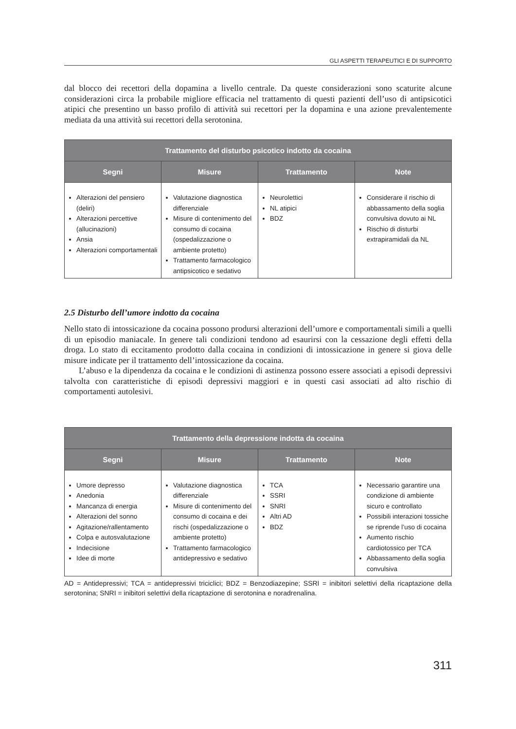GLI ASPETTI TERAPEUTICI E DI SUPPORTO
dal blocco dei recettori della dopamina a livello centrale. Da queste considerazioni sono scaturite alcune considerazioni circa la probabile migliore efficacia nel trattamento di questi pazienti dell’uso di antipsicotici atipici che presentino un basso profilo di attività sui recettori per la dopamina e una azione prevalentemente mediata da una attività sui recettori della serotonina.
| Trattamento del disturbo psicotico indotto da cocaina | | | |
| --- | --- | --- | --- |
| Segni | Misure | Trattamento | Note |
| Alterazioni del pensiero (deliri) Alterazioni percettive (allucinazioni) Ansia Alterazioni comportamentali | Valutazione diagnostica differenziale Misure di contenimento del consumo di cocaina (ospedalizzazione o ambiente protetto) Trattamento farmacologico antipsicotico e sedativo | Neurolettici NL atipici BDZ | Considerare il rischio di abbassamento della soglia convulsiva dovuto ai NL Rischio di disturbi extrapiramidali da NL |
2.5 Disturbo dell’umore indotto da cocaina
Nello stato di intossicazione da cocaina possono prodursi alterazioni dell’umore e comportamentali simili a quelli di un episodio maniacale. In genere tali condizioni tendono ad esaurirsi con la cessazione degli effetti della droga. Lo stato di eccitamento prodotto dalla cocaina in condizioni di intossicazione in genere si giova delle misure indicate per il trattamento dell’intossicazione da cocaina.
L’abuso e la dipendenza da cocaina e le condizioni di astinenza possono essere associati a episodi depressivi talvolta con caratteristiche di episodi depressivi maggiori e in questi casi associati ad alto rischio di comportamenti autolesivi.
| Trattamento della depressione indotta da cocaina | | | |
| --- | --- | --- | --- |
| Segni | Misure | Trattamento | Note |
| Umore depresso Anedonia Mancanza di energia Alterazioni del sonno Agitazione/rallentamento Colpa e autosvalutazione Indecisione Idee di morte | Valutazione diagnostica differenziale Misure di contenimento del consumo di cocaina e dei rischi (ospedalizzazione o ambiente protetto) Trattamento farmacologico antidepressivo e sedativo | TCA SSRI SNRI Altri AD BDZ | Necessario garantire una condizione di ambiente sicuro e controllato Possibili interazioni tossiche se riprende l’uso di cocaina Aumento rischio cardiotossico per TCA Abbassamento della soglia convulsiva |
AD = Antidepressivi; TCA = antidepressivi triciclici; BDZ = Benzodiazepine; SSRI = inibitori selettivi della ricaptazione della serotonina; SNRI = inibitori selettivi della ricaptazione di serotonina e noradrenalina.
311